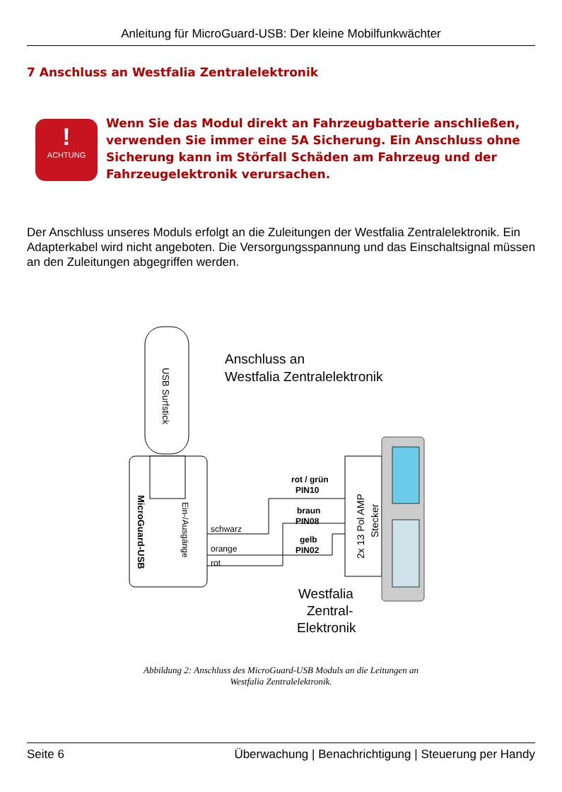Anleitung für MicroGuard-USB: Der kleine Mobilfunkwächter
7 Anschluss an Westfalia Zentralelektronik
!
ACHTUNG
Wenn Sie das Modul direkt an Fahrzeugbatterie anschließen, verwenden Sie immer eine 5A Sicherung. Ein Anschluss ohne Sicherung kann im Störfall Schäden am Fahrzeug und der Fahrzeugelektronik verursachen.
Der Anschluss unseres Moduls erfolgt an die Zuleitungen der Westfalia Zentralelektronik. Ein Adapterkabel wird nicht angeboten. Die Versorgungsspannung und das Einschaltsignal müssen an den Zuleitungen abgegriffen werden.
USB Surfstick
MicroGuard-USB
Ein-/Ausgänge
schwarz
orange
rot
rot / grün
PIN10
braun
PIN08
gelb
PIN02
2x 13 Pol AMP
Stecker
Anschluss an
Westfalia Zentralelektronik
Westfalia
Zentral-
Elektronik
Abbildung 2: Anschluss des MicroGuard-USB Moduls an die Leitungen an
Westfalia Zentralelektronik.
Seite 6 Überwachung | Benachrichtigung | Steuerung per Handy